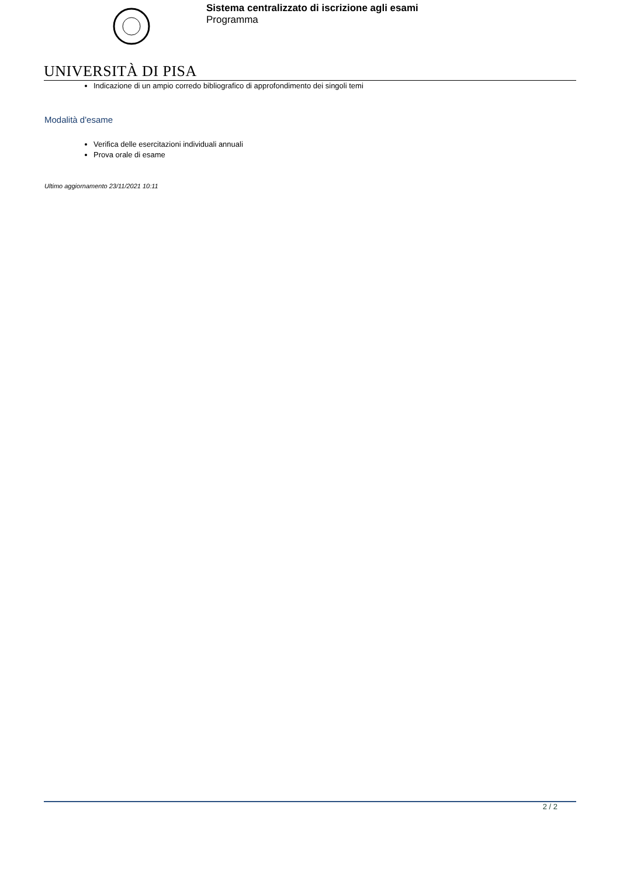Sistema centralizzato di iscrizione agli esami
Programma
UNIVERSITÀ DI PISA
Indicazione di un ampio corredo bibliografico di approfondimento dei singoli temi
Modalità d'esame
Verifica delle esercitazioni individuali annuali
Prova orale di esame
Ultimo aggiornamento 23/11/2021 10:11
2 / 2